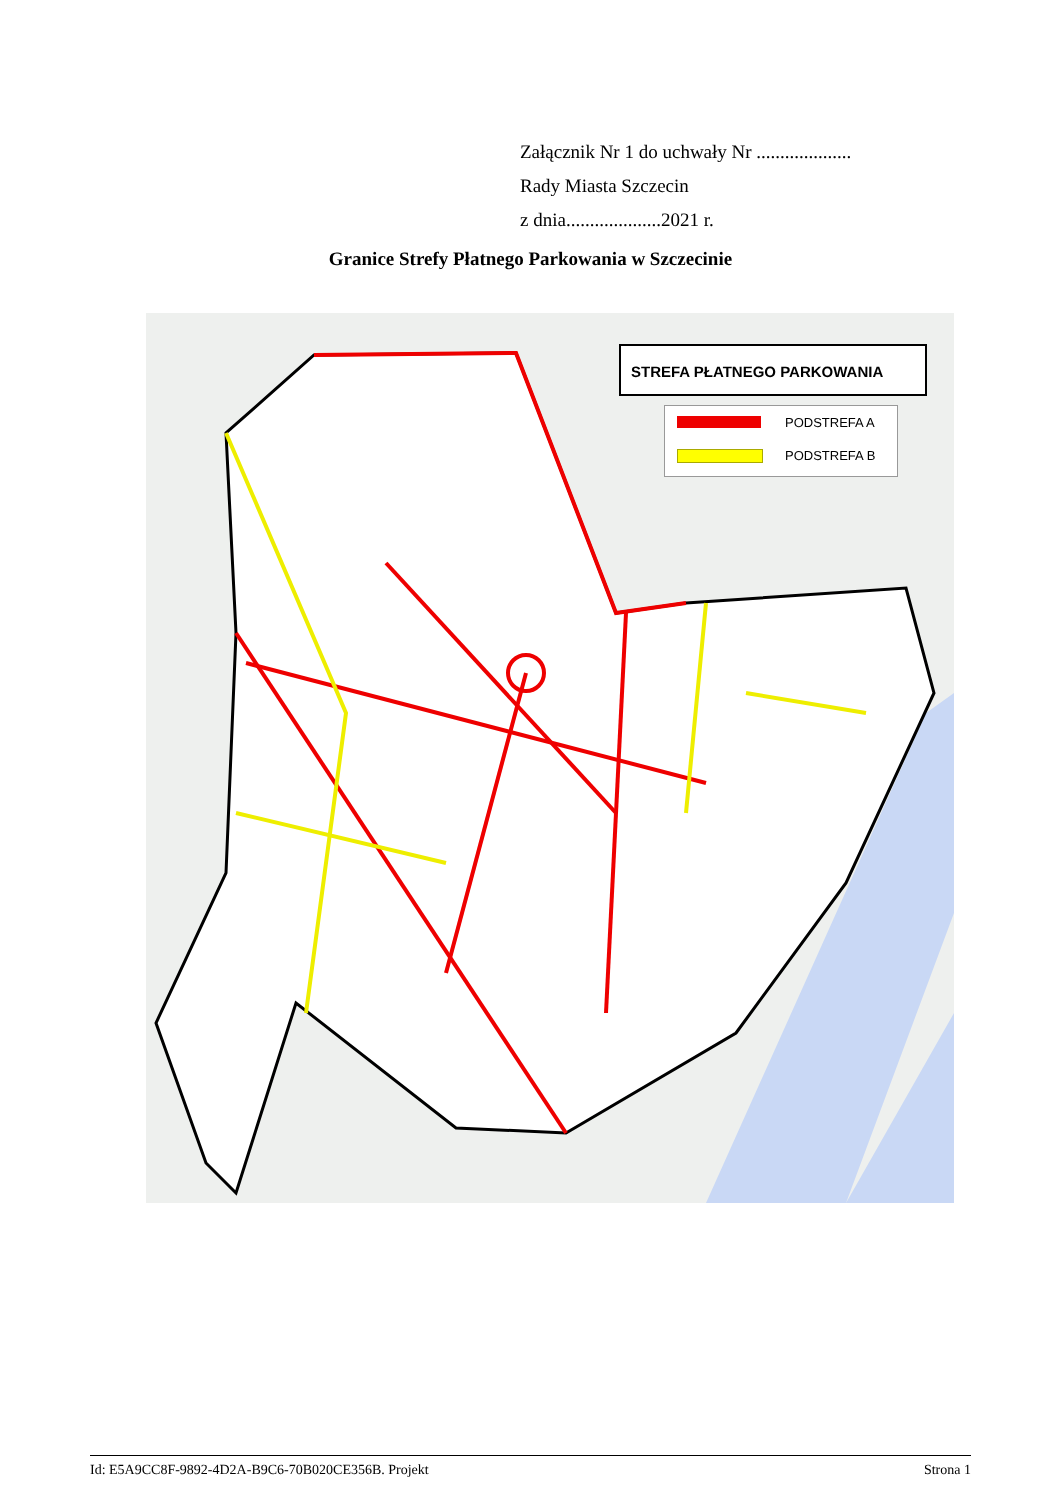Załącznik Nr 1 do uchwały Nr ....................
Rady Miasta Szczecin
z dnia....................2021 r.
Granice Strefy Płatnego Parkowania w Szczecinie
STREFA PŁATNEGO PARKOWANIA
PODSTREFA A
PODSTREFA B
Id: E5A9CC8F-9892-4D2A-B9C6-70B020CE356B. Projekt Strona 1